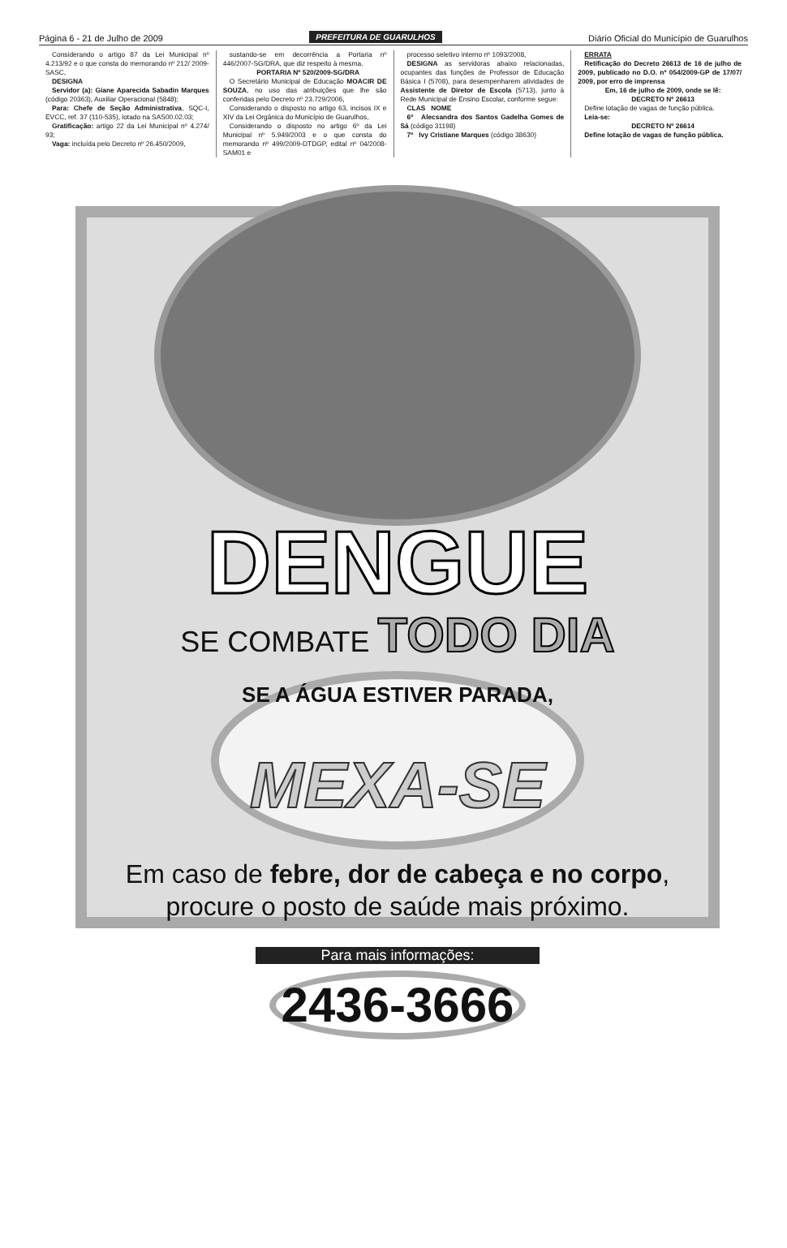Página 6 - 21 de Julho de 2009 PREFEITURA DE GUARULHOS Diário Oficial do Município de Guarulhos
Considerando o artigo 87 da Lei Municipal nº 4.213/92 e o que consta do memorando nº 212/ 2009-SASC,
DESIGNA
Servidor (a): Giane Aparecida Sabadin Marques (código 20363), Auxiliar Operacional (5848);
Para: Chefe de Seção Administrativa, SQC-I, EVCC, ref. 37 (110-535), lotado na SAS00.02.03;
Gratificação: artigo 22 da Lei Municipal nº 4.274/ 93;
Vaga: incluída pelo Decreto nº 26.450/2009,
sustando-se em decorrência a Portaria nº 446/2007-SG/DRA, que diz respeito à mesma.
PORTARIA Nº 520/2009-SG/DRA
O Secretário Municipal de Educação MOACIR DE SOUZA, no uso das atribuições que lhe são conferidas pelo Decreto nº 23.729/2006,
Considerando o disposto no artigo 63, incisos IX e XIV da Lei Orgânica do Município de Guarulhos,
Considerando o disposto no artigo 6º da Lei Municipal nº 5.949/2003 e o que consta do memorando nº 499/2009-DTDGP, edital nº 04/2008-SAM01 e
processo seletivo interno nº 1093/2008,
DESIGNA as servidoras abaixo relacionadas, ocupantes das funções de Professor de Educação Básica I (5708), para desempenharem atividades de Assistente de Diretor de Escola (5713), junto à Rede Municipal de Ensino Escolar, conforme segue:
CLAS NOME
6º Alecsandra dos Santos Gadelha Gomes de Sá (código 31198)
7º Ivy Cristiane Marques (código 38630)
ERRATA
Retificação do Decreto 26613 de 16 de julho de 2009, publicado no D.O. nº 054/2009-GP de 17/07/ 2009, por erro de imprensa
Em, 16 de julho de 2009, onde se lê:
DECRETO Nº 26613
Define lotação de vagas de função pública.
Leia-se:
DECRETO Nº 26614
Define lotação de vagas de função pública.
DENGUE
SE COMBATE TODO DIA
SE A ÁGUA ESTIVER PARADA,
MEXA-SE
Em caso de febre, dor de cabeça e no corpo,
procure o posto de saúde mais próximo.
Para mais informações:
2436-3666